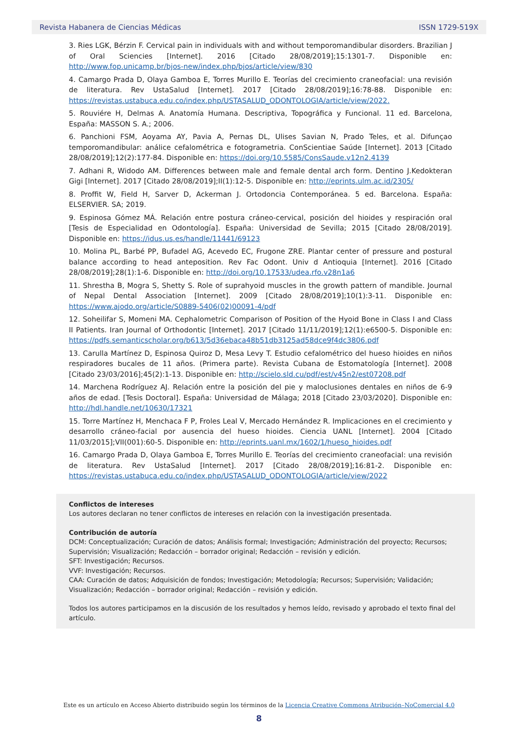Revista Habanera de Ciencias Médicas ISSN 1729-519X
3. Ries LGK, Bérzin F. Cervical pain in individuals with and without temporomandibular disorders. Brazilian J of Oral Sciencies [Internet]. 2016 [Citado 28/08/2019];15:1301-7. Disponible en: http://www.fop.unicamp.br/bjos-new/index.php/bjos/article/view/830
4. Camargo Prada D, Olaya Gamboa E, Torres Murillo E. Teorías del crecimiento craneofacial: una revisión de literatura. Rev UstaSalud [Internet]. 2017 [Citado 28/08/2019];16:78-88. Disponible en: https://revistas.ustabuca.edu.co/index.php/USTASALUD_ODONTOLOGIA/article/view/2022.
5. Rouviére H, Delmas A. Anatomía Humana. Descriptiva, Topográfica y Funcional. 11 ed. Barcelona, España: MASSON S. A.; 2006.
6. Panchioni FSM, Aoyama AY, Pavia A, Pernas DL, Ulises Savian N, Prado Teles, et al. Difunçao temporomandibular: análice cefalométrica e fotogrametria. ConScientiae Saúde [Internet]. 2013 [Citado 28/08/2019];12(2):177-84. Disponible en: https://doi.org/10.5585/ConsSaude.v12n2.4139
7. Adhani R, Widodo AM. Differences between male and female dental arch form. Dentino J.Kedokteran Gigi [Internet]. 2017 [Citado 28/08/2019];II(1):12-5. Disponible en: http://eprints.ulm.ac.id/2305/
8. Proffit W, Field H, Sarver D, Ackerman J. Ortodoncia Contemporánea. 5 ed. Barcelona. España: ELSERVIER. SA; 2019.
9. Espinosa Gómez MÁ. Relación entre postura cráneo-cervical, posición del hioides y respiración oral [Tesis de Especialidad en Odontología]. España: Universidad de Sevilla; 2015 [Citado 28/08/2019]. Disponible en: https://idus.us.es/handle/11441/69123
10. Molina PL, Barbé PP, Bufadel AG, Acevedo EC, Frugone ZRE. Plantar center of pressure and postural balance according to head anteposition. Rev Fac Odont. Univ d Antioquia [Internet]. 2016 [Citado 28/08/2019];28(1):1-6. Disponible en: http://doi.org/10.17533/udea.rfo.v28n1a6
11. Shrestha B, Mogra S, Shetty S. Role of suprahyoid muscles in the growth pattern of mandible. Journal of Nepal Dental Association [Internet]. 2009 [Citado 28/08/2019];10(1):3-11. Disponible en: https://www.ajodo.org/article/S0889-5406(02)00091-4/pdf
12. Soheilifar S, Momeni MA. Cephalometric Comparison of Position of the Hyoid Bone in Class I and Class II Patients. Iran Journal of Orthodontic [Internet]. 2017 [Citado 11/11/2019];12(1):e6500-5. Disponible en: https://pdfs.semanticscholar.org/b613/5d36ebaca48b51db3125ad58dce9f4dc3806.pdf
13. Carulla Martínez D, Espinosa Quiroz D, Mesa Levy T. Estudio cefalométrico del hueso hioides en niños respiradores bucales de 11 años. (Primera parte). Revista Cubana de Estomatología [Internet]. 2008 [Citado 23/03/2016];45(2):1-13. Disponible en: http://scielo.sld.cu/pdf/est/v45n2/est07208.pdf
14. Marchena Rodríguez AJ. Relación entre la posición del pie y maloclusiones dentales en niños de 6-9 años de edad. [Tesis Doctoral]. España: Universidad de Málaga; 2018 [Citado 23/03/2020]. Disponible en: http://hdl.handle.net/10630/17321
15. Torre Martínez H, Menchaca F P, Froles Leal V, Mercado Hernández R. Implicaciones en el crecimiento y desarrollo cráneo-facial por ausencia del hueso hioides. Ciencia UANL [Internet]. 2004 [Citado 11/03/2015];VII(001):60-5. Disponible en: http://eprints.uanl.mx/1602/1/hueso_hioides.pdf
16. Camargo Prada D, Olaya Gamboa E, Torres Murillo E. Teorías del crecimiento craneofacial: una revisión de literatura. Rev UstaSalud [Internet]. 2017 [Citado 28/08/2019];16:81-2. Disponible en: https://revistas.ustabuca.edu.co/index.php/USTASALUD_ODONTOLOGIA/article/view/2022
Conflictos de intereses
Los autores declaran no tener conflictos de intereses en relación con la investigación presentada.
Contribución de autoría
DCM: Conceptualización; Curación de datos; Análisis formal; Investigación; Administración del proyecto; Recursos; Supervisión; Visualización; Redacción – borrador original; Redacción – revisión y edición.
SFT: Investigación; Recursos.
VVF: Investigación; Recursos.
CAA: Curación de datos; Adquisición de fondos; Investigación; Metodología; Recursos; Supervisión; Validación; Visualización; Redacción – borrador original; Redacción – revisión y edición.
Todos los autores participamos en la discusión de los resultados y hemos leído, revisado y aprobado el texto final del artículo.
Este es un artículo en Acceso Abierto distribuido según los términos de la Licencia Creative Commons Atribución–NoComercial 4.0
8